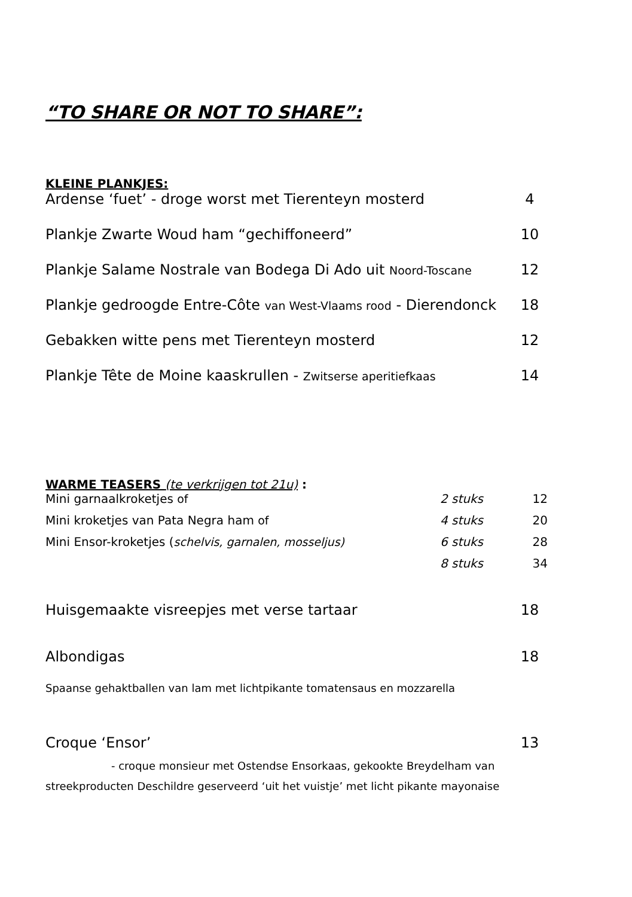“TO SHARE OR NOT TO SHARE”:
KLEINE PLANKJES:
Ardense ‘fuet’ - droge worst met Tierenteyn mosterd 4
Plankje Zwarte Woud ham “gechiffoneerd” 10
Plankje Salame Nostrale van Bodega Di Ado uit Noord-Toscane 12
Plankje gedroogde Entre-Côte van West-Vlaams rood - Dierendonck 18
Gebakken witte pens met Tierenteyn mosterd 12
Plankje Tête de Moine kaaskrullen - Zwitserse aperitiefkaas 14
WARME TEASERS (te verkrijgen tot 21u) :
Mini garnaalkroketjes of 2 stuks 12
Mini kroketjes van Pata Negra ham of 4 stuks 20
Mini Ensor-kroketjes (schelvis, garnalen, mosseljus) 6 stuks 28
8 stuks 34
Huisgemaakte visreepjes met verse tartaar 18
Albondigas 18
Spaanse gehaktballen van lam met lichtpikante tomatensaus en mozzarella
Croque ‘Ensor’ 13
- croque monsieur met Ostendse Ensorkaas, gekookte Breydelham van
streekproducten Deschildre geserveerd ‘uit het vuistje’ met licht pikante mayonaise